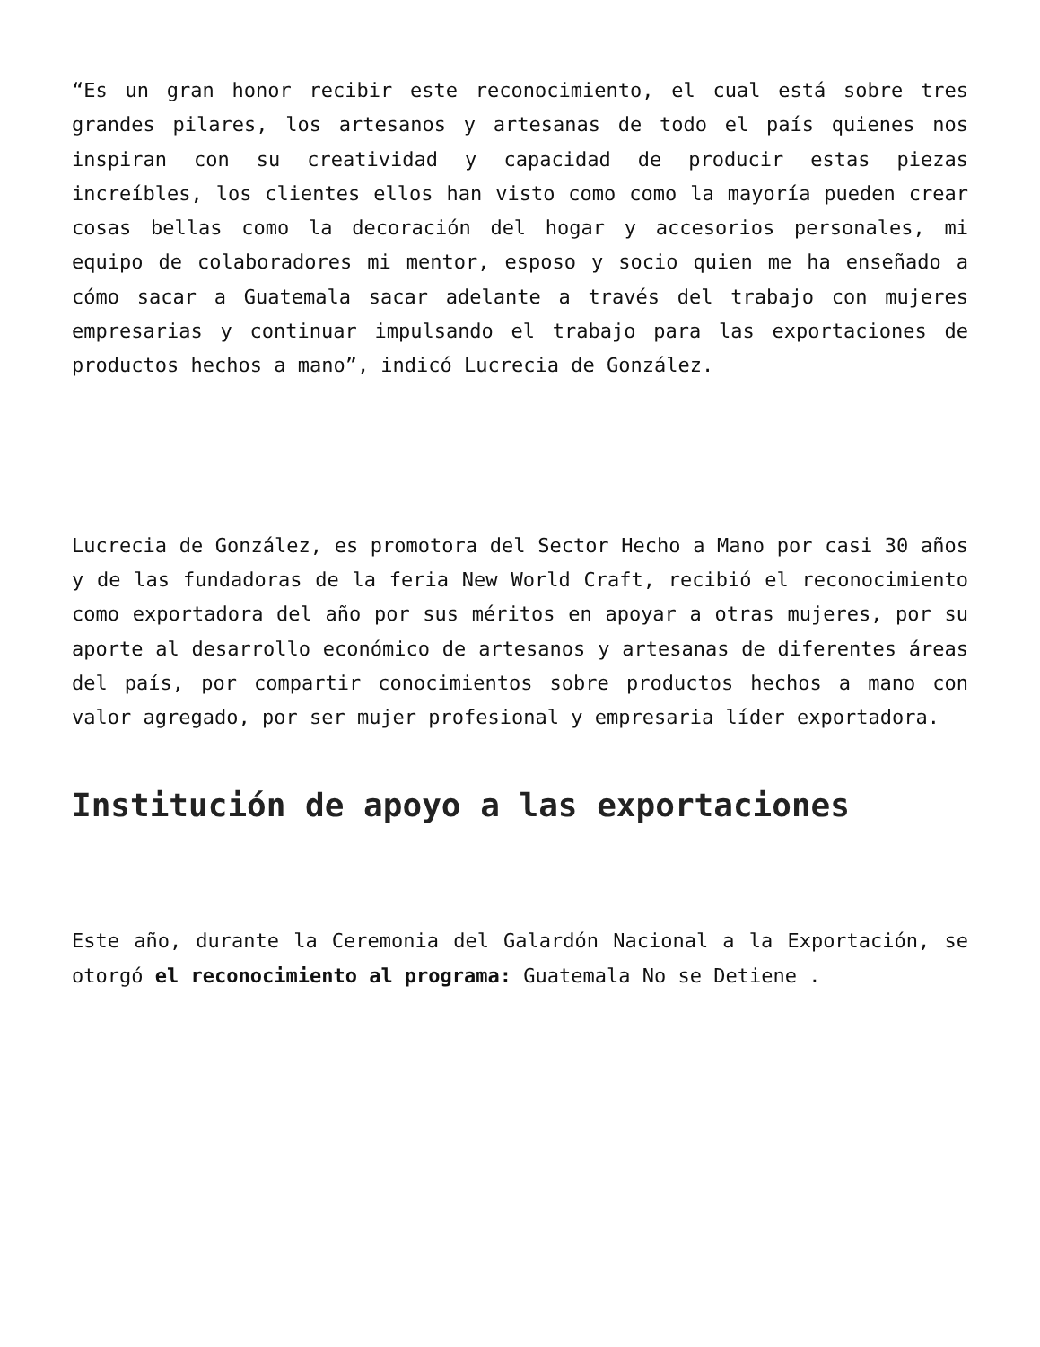“Es un gran honor recibir este reconocimiento, el cual está sobre tres grandes pilares, los artesanos y artesanas de todo el país quienes nos inspiran con su creatividad y capacidad de producir estas piezas increíbles, los clientes ellos han visto como como la mayoría pueden crear cosas bellas como la decoración del hogar y accesorios personales, mi equipo de colaboradores mi mentor, esposo y socio quien me ha enseñado a cómo sacar a Guatemala sacar adelante a través del trabajo con mujeres empresarias y continuar impulsando el trabajo para las exportaciones de productos hechos a mano”, indicó Lucrecia de González.
Lucrecia de González, es promotora del Sector Hecho a Mano por casi 30 años y de las fundadoras de la feria New World Craft, recibió el reconocimiento como exportadora del año por sus méritos en apoyar a otras mujeres, por su aporte al desarrollo económico de artesanos y artesanas de diferentes áreas del país, por compartir conocimientos sobre productos hechos a mano con valor agregado, por ser mujer profesional y empresaria líder exportadora.
Institución de apoyo a las exportaciones
Este año, durante la Ceremonia del Galardón Nacional a la Exportación, se otorgó el reconocimiento al programa: Guatemala No se Detiene .